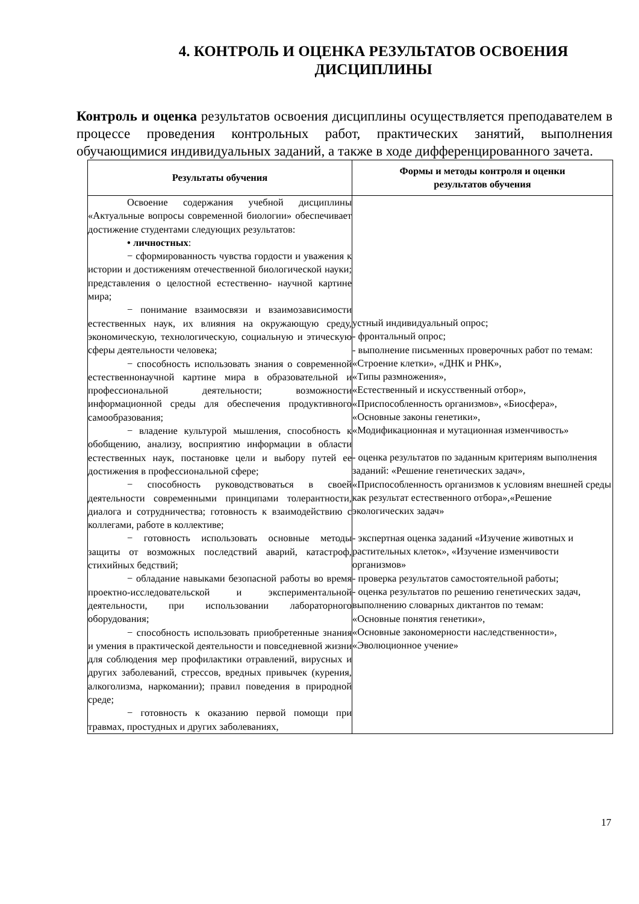4. КОНТРОЛЬ И ОЦЕНКА РЕЗУЛЬТАТОВ ОСВОЕНИЯ ДИСЦИПЛИНЫ
Контроль и оценка результатов освоения дисциплины осуществляется преподавателем в процессе проведения контрольных работ, практических занятий, выполнения обучающимися индивидуальных заданий, а также в ходе дифференцированного зачета.
| Результаты обучения | Формы и методы контроля и оценки результатов обучения |
| --- | --- |
| Освоение содержания учебной дисциплины «Актуальные вопросы современной биологии» обеспечивает достижение студентами следующих результатов: • личностных : − сформированность чувства гордости и уважения к истории и достижениям отечественной биологической науки; представления о целостной естественно- научной картине мира; − понимание взаимосвязи и взаимозависимости естественных наук, их влияния на окружающую среду, экономическую, технологическую, социальную и этическую сферы деятельности человека; − способность использовать знания о современной естественнонаучной картине мира в образовательной и профессиональной деятельности; возможности информационной среды для обеспечения продуктивного самообразования; − владение культурой мышления, способность к обобщению, анализу, восприятию информации в области естественных наук, постановке цели и выбору путей ее достижения в профессиональной сфере; − способность руководствоваться в своей деятельности современными принципами толерантности, диалога и сотрудничества; готовность к взаимодействию с коллегами, работе в коллективе; − готовность использовать основные методы защиты от возможных последствий аварий, катастроф, стихийных бедствий; − обладание навыками безопасной работы во время проектно-исследовательской и экспериментальной деятельности, при использовании лабораторного оборудования; − способность использовать приобретенные знания и умения в практической деятельности и повседневной жизни для соблюдения мер профилактики отравлений, вирусных и других заболеваний, стрессов, вредных привычек (курения, алкоголизма, наркомании); правил поведения в природной среде; − готовность к оказанию первой помощи при травмах, простудных и других заболеваниях, | устный индивидуальный опрос; - фронтальный опрос; - выполнение письменных проверочных работ по темам: «Строение клетки», «ДНК и РНК», «Типы размножения», «Естественный и искусственный отбор», «Приспособленность организмов», «Биосфера», «Основные законы генетики», «Модификационная и мутационная изменчивость» - оценка результатов по заданным критериям выполнения заданий: «Решение генетических задач», «Приспособленность организмов к условиям внешней среды как результат естественного отбора»,«Решение экологических задач» - экспертная оценка заданий «Изучение животных и растительных клеток», «Изучение изменчивости организмов» - проверка результатов самостоятельной работы; - оценка результатов по решению генетических задач, выполнению словарных диктантов по темам: «Основные понятия генетики», «Основные закономерности наследственности», «Эволюционное учение» |
17